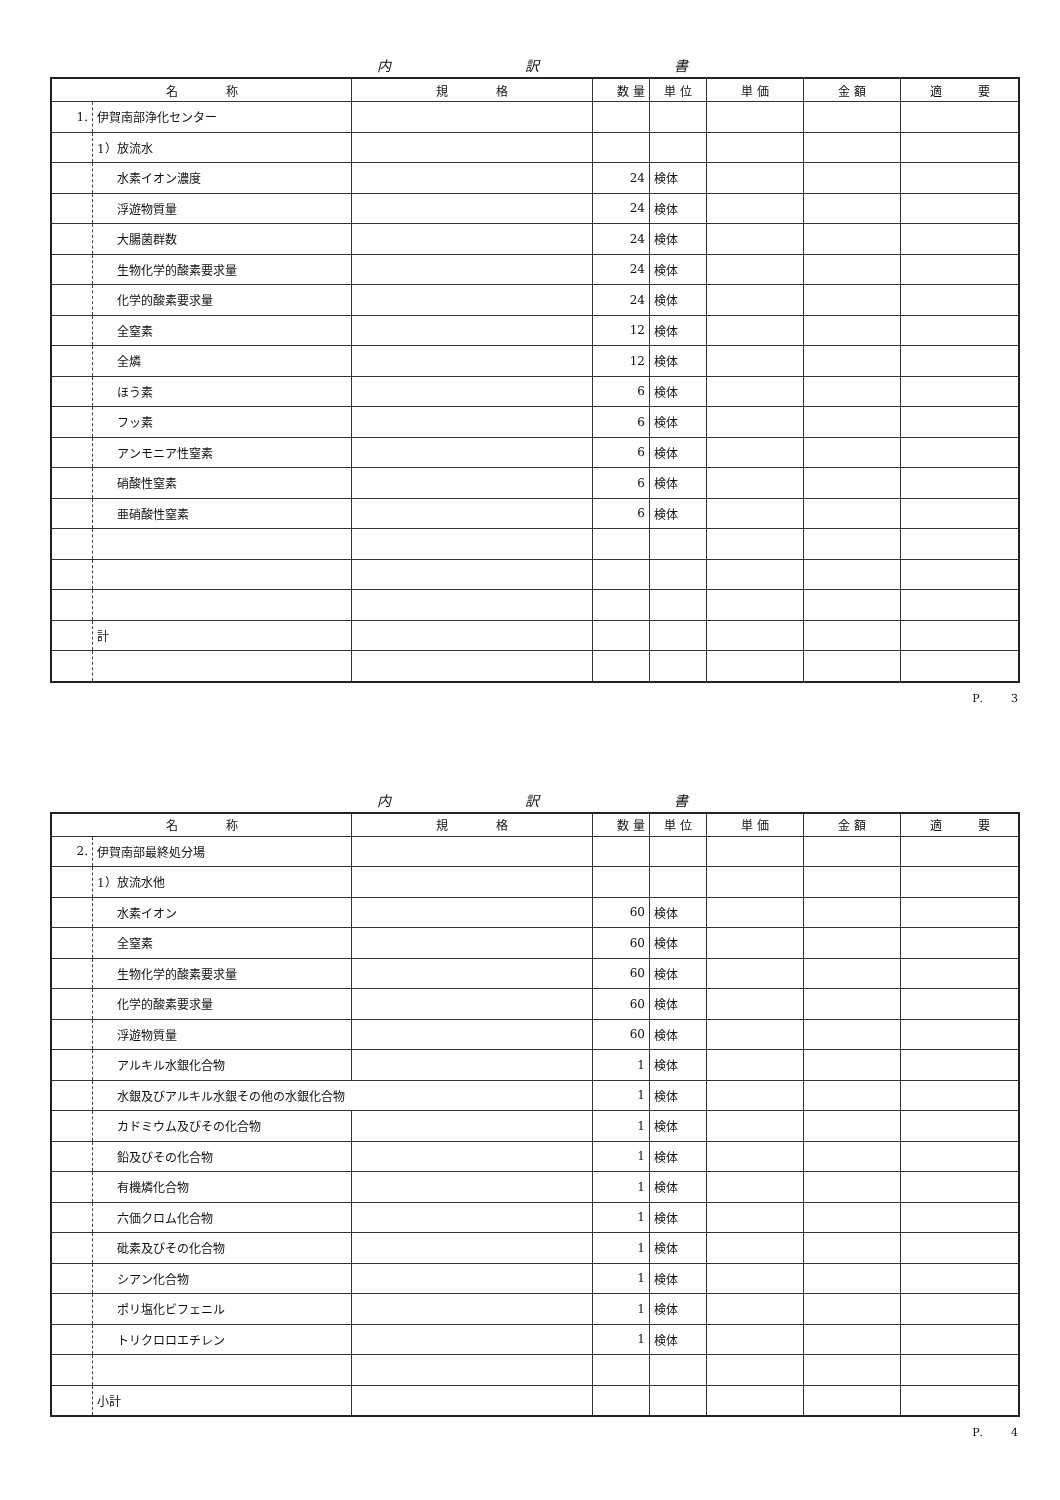内 訳 書
| 名 称 | | 規 格 | 数 量 | 単 位 | 単 価 | 金 額 | 適 要 |
| --- | --- | --- | --- | --- | --- | --- | --- |
| 1. | 伊賀南部浄化センター | | | | | | |
| | 1）放流水 | | | | | | |
| | 水素イオン濃度 | | 24 | 検体 | | | |
| | 浮遊物質量 | | 24 | 検体 | | | |
| | 大腸菌群数 | | 24 | 検体 | | | |
| | 生物化学的酸素要求量 | | 24 | 検体 | | | |
| | 化学的酸素要求量 | | 24 | 検体 | | | |
| | 全窒素 | | 12 | 検体 | | | |
| | 全燐 | | 12 | 検体 | | | |
| | ほう素 | | 6 | 検体 | | | |
| | フッ素 | | 6 | 検体 | | | |
| | アンモニア性窒素 | | 6 | 検体 | | | |
| | 硝酸性窒素 | | 6 | 検体 | | | |
| | 亜硝酸性窒素 | | 6 | 検体 | | | |
| | 計 | | | | | | |
P.　　3
内 訳 書
| 名 称 | | 規 格 | 数 量 | 単 位 | 単 価 | 金 額 | 適 要 |
| --- | --- | --- | --- | --- | --- | --- | --- |
| 2. | 伊賀南部最終処分場 | | | | | | |
| | 1）放流水他 | | | | | | |
| | 水素イオン | | 60 | 検体 | | | |
| | 全窒素 | | 60 | 検体 | | | |
| | 生物化学的酸素要求量 | | 60 | 検体 | | | |
| | 化学的酸素要求量 | | 60 | 検体 | | | |
| | 浮遊物質量 | | 60 | 検体 | | | |
| | アルキル水銀化合物 | | 1 | 検体 | | | |
| | 水銀及びアルキル水銀その他の水銀化合物 | | 1 | 検体 | | | |
| | カドミウム及びその化合物 | | 1 | 検体 | | | |
| | 鉛及びその化合物 | | 1 | 検体 | | | |
| | 有機燐化合物 | | 1 | 検体 | | | |
| | 六価クロム化合物 | | 1 | 検体 | | | |
| | 砒素及びその化合物 | | 1 | 検体 | | | |
| | シアン化合物 | | 1 | 検体 | | | |
| | ポリ塩化ビフェニル | | 1 | 検体 | | | |
| | トリクロロエチレン | | 1 | 検体 | | | |
| | 小計 | | | | | | |
P.　　4